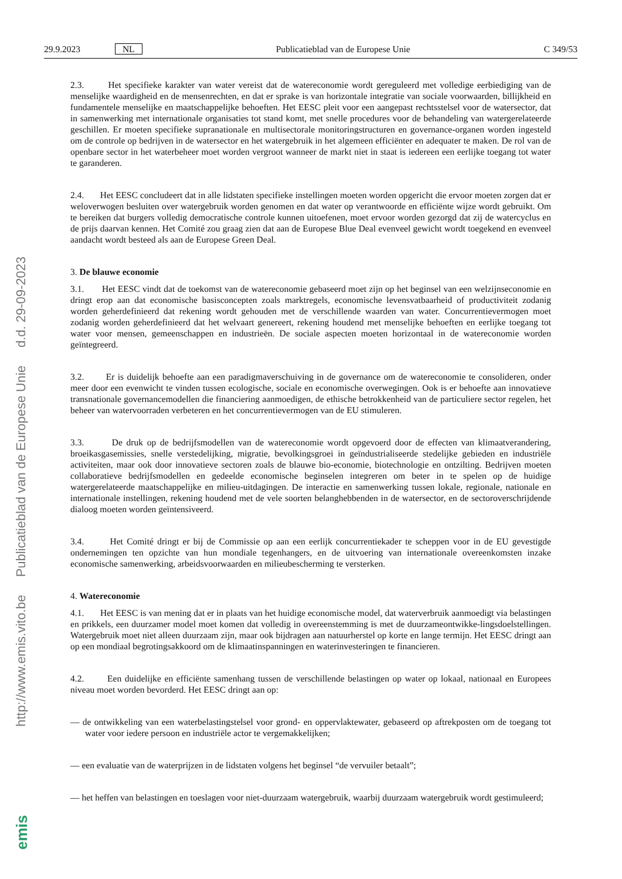http://www.emis.vito.be Publicatieblad van de Europese Unie d.d. 29-09-2023
emis
29.9.2023 NL Publicatieblad van de Europese Unie C 349/53
2.3. Het specifieke karakter van water vereist dat de watereconomie wordt gereguleerd met volledige eerbiediging van de menselijke waardigheid en de mensenrechten, en dat er sprake is van horizontale integratie van sociale voorwaarden, billijkheid en fundamentele menselijke en maatschappelijke behoeften. Het EESC pleit voor een aangepast rechtsstelsel voor de watersector, dat in samenwerking met internationale organisaties tot stand komt, met snelle procedures voor de behandeling van watergerelateerde geschillen. Er moeten specifieke supranationale en multisectorale monitoringstructuren en governance-organen worden ingesteld om de controle op bedrijven in de watersector en het watergebruik in het algemeen efficiënter en adequater te maken. De rol van de openbare sector in het waterbeheer moet worden vergroot wanneer de markt niet in staat is iedereen een eerlijke toegang tot water te garanderen.
2.4. Het EESC concludeert dat in alle lidstaten specifieke instellingen moeten worden opgericht die ervoor moeten zorgen dat er weloverwogen besluiten over watergebruik worden genomen en dat water op verantwoorde en efficiënte wijze wordt gebruikt. Om te bereiken dat burgers volledig democratische controle kunnen uitoefenen, moet ervoor worden gezorgd dat zij de watercyclus en de prijs daarvan kennen. Het Comité zou graag zien dat aan de Europese Blue Deal evenveel gewicht wordt toegekend en evenveel aandacht wordt besteed als aan de Europese Green Deal.
3. De blauwe economie
3.1. Het EESC vindt dat de toekomst van de watereconomie gebaseerd moet zijn op het beginsel van een welzijnseconomie en dringt erop aan dat economische basisconcepten zoals marktregels, economische levensvatbaarheid of productiviteit zodanig worden geherdefinieerd dat rekening wordt gehouden met de verschillende waarden van water. Concurrentievermogen moet zodanig worden geherdefinieerd dat het welvaart genereert, rekening houdend met menselijke behoeften en eerlijke toegang tot water voor mensen, gemeenschappen en industrieën. De sociale aspecten moeten horizontaal in de watereconomie worden geïntegreerd.
3.2. Er is duidelijk behoefte aan een paradigmaverschuiving in de governance om de watereconomie te consolideren, onder meer door een evenwicht te vinden tussen ecologische, sociale en economische overwegingen. Ook is er behoefte aan innovatieve transnationale governancemodellen die financiering aanmoedigen, de ethische betrokkenheid van de particuliere sector regelen, het beheer van watervoorraden verbeteren en het concurrentievermogen van de EU stimuleren.
3.3. De druk op de bedrijfsmodellen van de watereconomie wordt opgevoerd door de effecten van klimaatverandering, broeikasgasemissies, snelle verstedelijking, migratie, bevolkingsgroei in geïndustrialiseerde stedelijke gebieden en industriële activiteiten, maar ook door innovatieve sectoren zoals de blauwe bio-economie, biotechnologie en ontzilting. Bedrijven moeten collaboratieve bedrijfsmodellen en gedeelde economische beginselen integreren om beter in te spelen op de huidige watergerelateerde maatschappelijke en milieu-uitdagingen. De interactie en samenwerking tussen lokale, regionale, nationale en internationale instellingen, rekening houdend met de vele soorten belanghebbenden in de watersector, en de sectoroverschrijdende dialoog moeten worden geïntensiveerd.
3.4. Het Comité dringt er bij de Commissie op aan een eerlijk concurrentiekader te scheppen voor in de EU gevestigde ondernemingen ten opzichte van hun mondiale tegenhangers, en de uitvoering van internationale overeenkomsten inzake economische samenwerking, arbeidsvoorwaarden en milieubescherming te versterken.
4. Watereconomie
4.1. Het EESC is van mening dat er in plaats van het huidige economische model, dat waterverbruik aanmoedigt via belastingen en prikkels, een duurzamer model moet komen dat volledig in overeenstemming is met de duurzameontwikke-lingsdoelstellingen. Watergebruik moet niet alleen duurzaam zijn, maar ook bijdragen aan natuurherstel op korte en lange termijn. Het EESC dringt aan op een mondiaal begrotingsakkoord om de klimaatinspanningen en waterinvesteringen te financieren.
4.2. Een duidelijke en efficiënte samenhang tussen de verschillende belastingen op water op lokaal, nationaal en Europees niveau moet worden bevorderd. Het EESC dringt aan op:
— de ontwikkeling van een waterbelastingstelsel voor grond- en oppervlaktewater, gebaseerd op aftrekposten om de toegang tot water voor iedere persoon en industriële actor te vergemakkelijken;
— een evaluatie van de waterprijzen in de lidstaten volgens het beginsel “de vervuiler betaalt”;
— het heffen van belastingen en toeslagen voor niet-duurzaam watergebruik, waarbij duurzaam watergebruik wordt gestimuleerd;